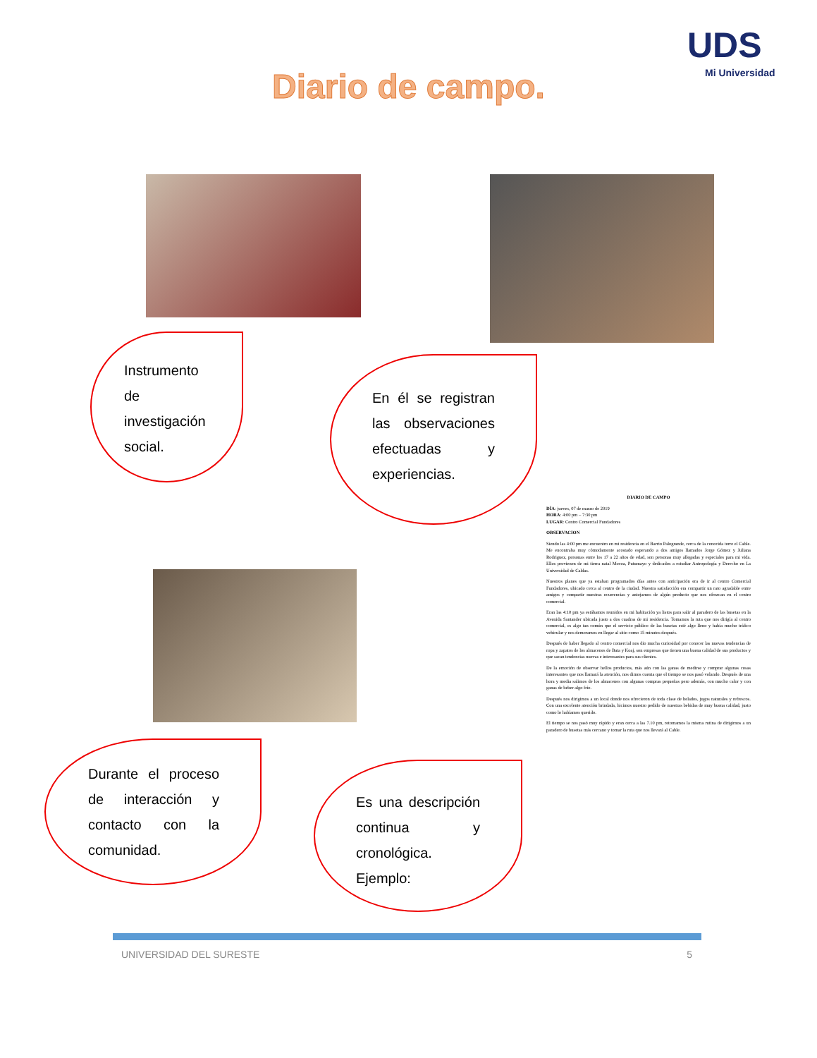UDS
Mi Universidad
Diario de campo.
Instrumento
de
investigación
social.
En él se registran las observaciones efectuadas y experiencias.
DIARIO DE CAMPO
DÍA: jueves, 07 de marzo de 2019
HORA: 4:00 pm – 7:30 pm
LUGAR: Centro Comercial Fundadores
OBSERVACION
Siendo las 4:00 pm me encuentro en mi residencia en el Barrio Palogrande, cerca de la conocida torre el Cable. Me encontraba muy cómodamente acostado esperando a dos amigos llamados Jorge Gómez y Juliana Rodriguez, personas entre los 17 a 22 años de edad, son personas muy allegadas y especiales para mi vida. Ellos provienen de mi tierra natal Mocoa, Putumayo y dedicados a estudiar Antropología y Derecho en La Universidad de Caldas.
Nuestros planes que ya estaban programados días antes con anticipación era de ir al centro Comercial Fundadores, ubicado cerca al centro de la ciudad. Nuestra satisfacción era compartir un rato agradable entre amigos y compartir nuestras ocurrencias y antojarnos de algún producto que nos ofrezcan en el centro comercial.
Eran las 4:10 pm ya estábamos reunidos en mi habitación ya listos para salir al paradero de las busetas en la Avenida Santander ubicada justo a dos cuadras de mi residencia. Tomamos la ruta que nos dirigía al centro comercial, es algo tan común que el servicio público de las busetas esté algo lleno y había mucho tráfico vehicular y nos demoramos en llegar al sitio como 15 minutos después.
Después de haber llegado al centro comercial nos dio mucha curiosidad por conocer las nuevas tendencias de ropa y zapatos de los almacenes de Bata y Koaj, son empresas que tienen una buena calidad de sus productos y que sacan tendencias nuevas e interesantes para sus clientes.
De la emoción de observar bellos productos, más aún con las ganas de medirse y comprar algunas cosas interesantes que nos llamará la atención, nos dimos cuenta que el tiempo se nos pasó volando. Después de una hora y media salimos de los almacenes con algunas compras pequeñas pero además, con mucho calor y con ganas de beber algo frío.
Después nos dirigimos a un local donde nos ofrecieron de toda clase de helados, jugos naturales y refrescos. Con una excelente atención brindada, hicimos nuestro pedido de nuestras bebidas de muy buena calidad, justo como lo habíamos querido.
El tiempo se nos pasó muy rápido y eran cerca a las 7.10 pm, retomamos la misma rutina de dirigirnos a un paradero de busetas más cercano y tomar la ruta que nos llevará al Cable.
Durante el proceso de interacción y contacto con la comunidad.
Es una descripción continua y cronológica. Ejemplo:
UNIVERSIDAD DEL SURESTE 5